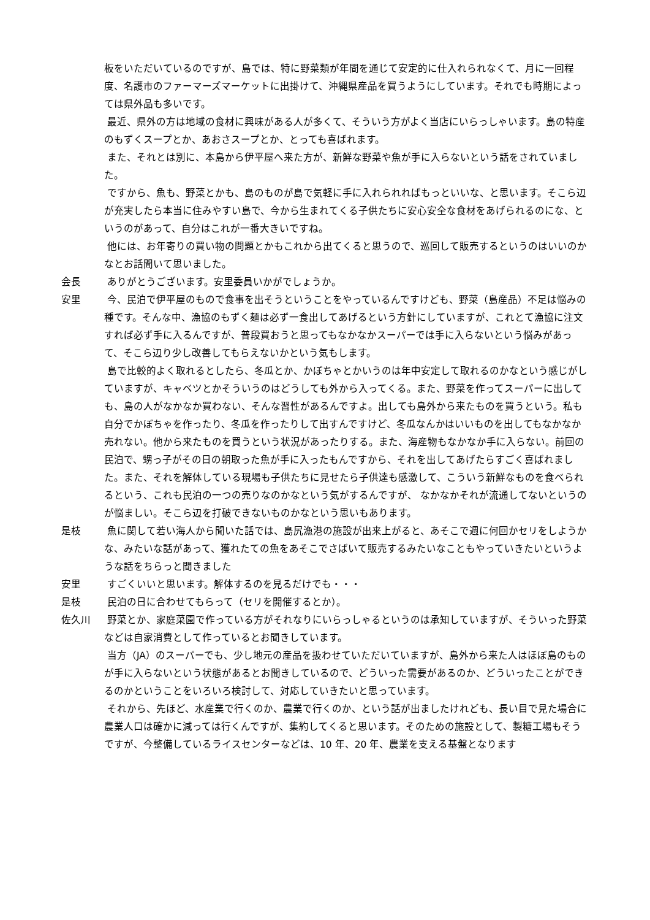板をいただいているのですが、島では、特に野菜類が年間を通じて安定的に仕入れられなくて、月に一回程度、名護市のファーマーズマーケットに出掛けて、沖縄県産品を買うようにしています。それでも時期によっては県外品も多いです。
最近、県外の方は地域の食材に興味がある人が多くて、そういう方がよく当店にいらっしゃいます。島の特産のもずくスープとか、あおさスープとか、とっても喜ばれます。
また、それとは別に、本島から伊平屋へ来た方が、新鮮な野菜や魚が手に入らないという話をされていました。
ですから、魚も、野菜とかも、島のものが島で気軽に手に入れられればもっといいな、と思います。そこら辺が充実したら本当に住みやすい島で、今から生まれてくる子供たちに安心安全な食材をあげられるのにな、というのがあって、自分はこれが一番大きいですね。
他には、お年寄りの買い物の問題とかもこれから出てくると思うので、巡回して販売するというのはいいのかなとお話聞いて思いました。
会長 ありがとうございます。安里委員いかがでしょうか。
安里 今、民泊で伊平屋のもので食事を出そうということをやっているんですけども、野菜（島産品）不足は悩みの種です。そんな中、漁協のもずく麺は必ず一食出してあげるという方針にしていますが、これとて漁協に注文すれば必ず手に入るんですが、普段買おうと思ってもなかなかスーパーでは手に入らないという悩みがあって、そこら辺り少し改善してもらえないかという気もします。
島で比較的よく取れるとしたら、冬瓜とか、かぼちゃとかいうのは年中安定して取れるのかなという感じがしていますが、キャベツとかそういうのはどうしても外から入ってくる。また、野菜を作ってスーパーに出しても、島の人がなかなか買わない、そんな習性があるんですよ。出しても島外から来たものを買うという。私も自分でかぼちゃを作ったり、冬瓜を作ったりして出すんですけど、冬瓜なんかはいいものを出してもなかなか売れない。他から来たものを買うという状況があったりする。また、海産物もなかなか手に入らない。前回の民泊で、甥っ子がその日の朝取った魚が手に入ったもんですから、それを出してあげたらすごく喜ばれました。また、それを解体している現場も子供たちに見せたら子供達も感激して、こういう新鮮なものを食べられるという、これも民泊の一つの売りなのかなという気がするんですが、 なかなかそれが流通してないというのが悩ましい。そこら辺を打破できないものかなという思いもあります。
是枝 魚に関して若い海人から聞いた話では、島尻漁港の施設が出来上がると、あそこで週に何回かセリをしようかな、みたいな話があって、獲れたての魚をあそこでさばいて販売するみたいなこともやっていきたいというような話をちらっと聞きました
安里 すごくいいと思います。解体するのを見るだけでも・・・
是枝 民泊の日に合わせてもらって（セリを開催するとか）。
佐久川 野菜とか、家庭菜園で作っている方がそれなりにいらっしゃるというのは承知していますが、そういった野菜などは自家消費として作っているとお聞きしています。
当方（JA）のスーパーでも、少し地元の産品を扱わせていただいていますが、島外から来た人はほぼ島のものが手に入らないという状態があるとお聞きしているので、どういった需要があるのか、どういったことができるのかということをいろいろ検討して、対応していきたいと思っています。
それから、先ほど、水産業で行くのか、農業で行くのか、という話が出ましたけれども、長い目で見た場合に農業人口は確かに減っては行くんですが、集約してくると思います。そのための施設として、製糖工場もそうですが、今整備しているライスセンターなどは、10 年、20 年、農業を支える基盤となります